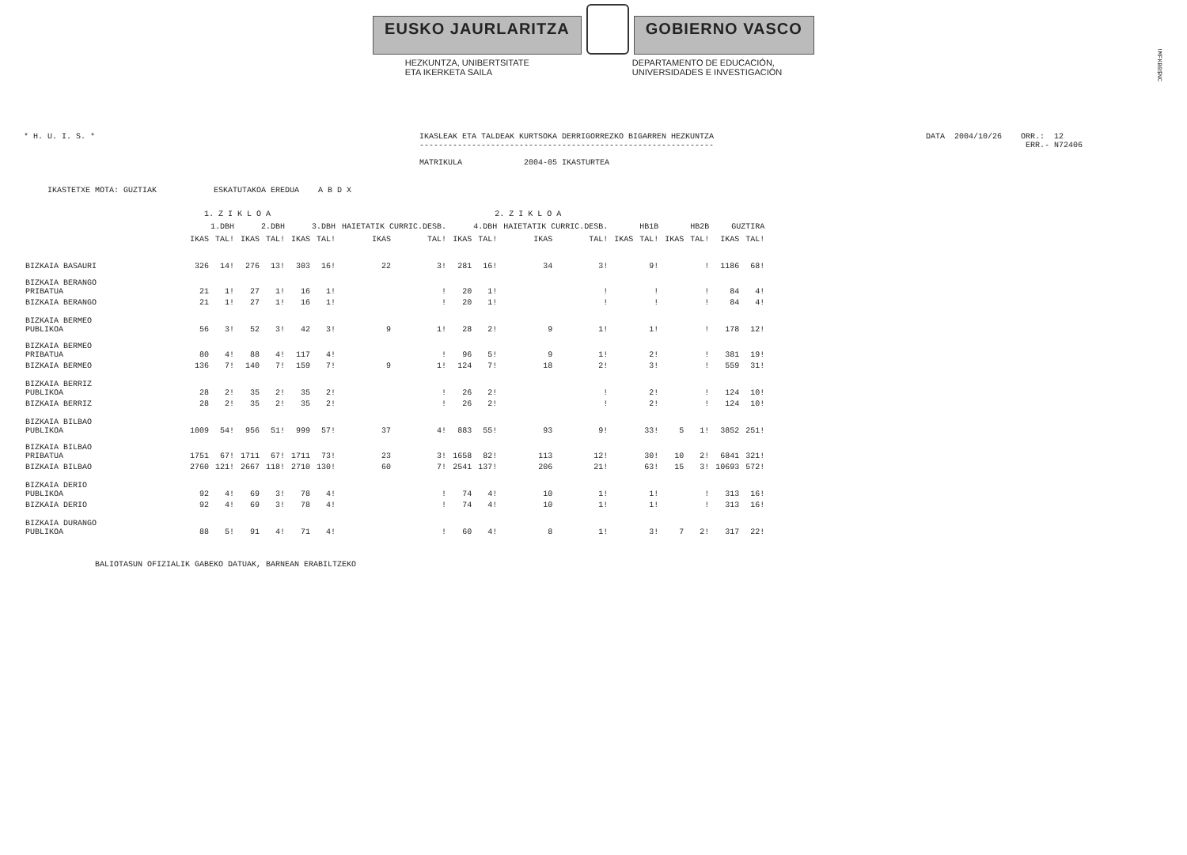!MFKB0$NC
EUSKO JAURLARITZA GOBIERNO VASCO
HEZKUNTZA, UNIBERTSITATE
ETA IKERKETA SAILA
DEPARTAMENTO DE EDUCACIÓN,
UNIVERSIDADES E INVESTIGACIÓN
* H. U. I. S. * IKASLEAK ETA TALDEAK KURTSOKA DERRIGORREZKO BIGARREN HEZKUNTZA
--------------------------------------------------------------
MATRIKULA 2004-05 IKASTURTEA
DATA 2004/10/26 ORR.: 12
ERR.- N72406
IKASTETXE MOTA: GUZTIAK ESKATUTAKOA EREDUA A B D X
| | 1. Z I K L O A | | | | 2. Z I K L O A | | | | | | | | | | | | | |
| --- | --- | --- | --- | --- | --- | --- | --- | --- | --- | --- | --- | --- | --- | --- | --- | --- | --- | --- |
| | 1.DBH | | 2.DBH | | 3.DBH | | HAIETATIK CURRIC.DESB. | | 4.DBH | | HAIETATIK CURRIC.DESB. | | HB1B | | HB2B | | GUZTIRA | |
| | IKAS | TAL! | IKAS | TAL! | IKAS | TAL! | IKAS | TAL! | IKAS | TAL! | IKAS | TAL! | IKAS | TAL! | IKAS | TAL! | IKAS | TAL! |
| BIZKAIA BASAURI | 326 | 14! | 276 | 13! | 303 | 16! | 22 | 3! | 281 | 16! | 34 | 3! | | 9! | | ! | 1186 | 68! |
| BIZKAIA BERANGO PRIBATUA | 21 | 1! | 27 | 1! | 16 | 1! | | ! | 20 | 1! | | ! | | ! | | ! | 84 | 4! |
| BIZKAIA BERANGO | 21 | 1! | 27 | 1! | 16 | 1! | | ! | 20 | 1! | | ! | | ! | | ! | 84 | 4! |
| BIZKAIA BERMEO PUBLIKOA | 56 | 3! | 52 | 3! | 42 | 3! | 9 | 1! | 28 | 2! | 9 | 1! | | 1! | | ! | 178 | 12! |
| BIZKAIA BERMEO PRIBATUA | 80 | 4! | 88 | 4! | 117 | 4! | | ! | 96 | 5! | 9 | 1! | | 2! | | ! | 381 | 19! |
| BIZKAIA BERMEO | 136 | 7! | 140 | 7! | 159 | 7! | 9 | 1! | 124 | 7! | 18 | 2! | | 3! | | ! | 559 | 31! |
| BIZKAIA BERRIZ PUBLIKOA | 28 | 2! | 35 | 2! | 35 | 2! | | ! | 26 | 2! | | ! | | 2! | | ! | 124 | 10! |
| BIZKAIA BERRIZ | 28 | 2! | 35 | 2! | 35 | 2! | | ! | 26 | 2! | | ! | | 2! | | ! | 124 | 10! |
| BIZKAIA BILBAO PUBLIKOA | 1009 | 54! | 956 | 51! | 999 | 57! | 37 | 4! | 883 | 55! | 93 | 9! | | 33! | 5 | 1! | 3852 | 251! |
| BIZKAIA BILBAO PRIBATUA | 1751 | 67! | 1711 | 67! | 1711 | 73! | 23 | 3! | 1658 | 82! | 113 | 12! | | 30! | 10 | 2! | 6841 | 321! |
| BIZKAIA BILBAO | 2760 | 121! | 2667 | 118! | 2710 | 130! | 60 | 7! | 2541 | 137! | 206 | 21! | | 63! | 15 | 3! | 10693 | 572! |
| BIZKAIA DERIO PUBLIKOA | 92 | 4! | 69 | 3! | 78 | 4! | | ! | 74 | 4! | 10 | 1! | | 1! | | ! | 313 | 16! |
| BIZKAIA DERIO | 92 | 4! | 69 | 3! | 78 | 4! | | ! | 74 | 4! | 10 | 1! | | 1! | | ! | 313 | 16! |
| BIZKAIA DURANGO PUBLIKOA | 88 | 5! | 91 | 4! | 71 | 4! | | ! | 60 | 4! | 8 | 1! | | 3! | 7 | 2! | 317 | 22! |
BALIOTASUN OFIZIALIK GABEKO DATUAK, BARNEAN ERABILTZEKO